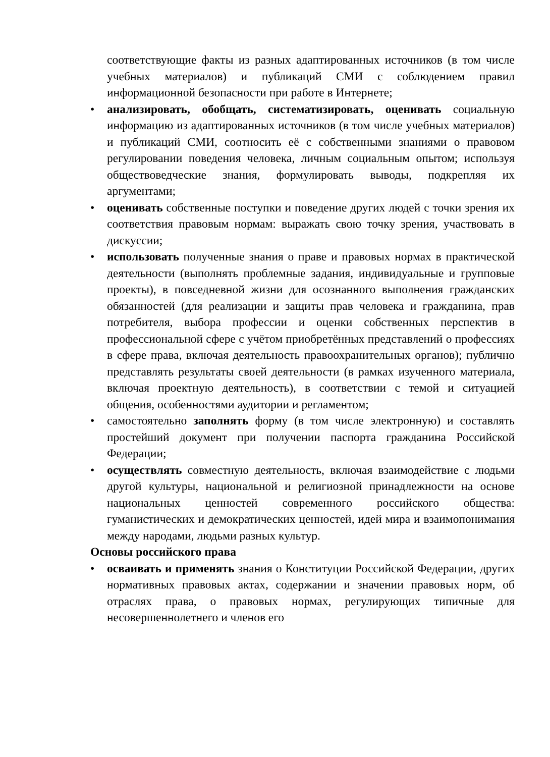соответствующие факты из разных адаптированных источников (в том числе учебных материалов) и публикаций СМИ с соблюдением правил информационной безопасности при работе в Интернете;
• анализировать, обобщать, систематизировать, оценивать социальную информацию из адаптированных источников (в том числе учебных материалов) и публикаций СМИ, соотносить её с собственными знаниями о правовом регулировании поведения человека, личным социальным опытом; используя обществоведческие знания, формулировать выводы, подкрепляя их аргументами;
• оценивать собственные поступки и поведение других людей с точки зрения их соответствия правовым нормам: выражать свою точку зрения, участвовать в дискуссии;
• использовать полученные знания о праве и правовых нормах в практической деятельности (выполнять проблемные задания, индивидуальные и групповые проекты), в повседневной жизни для осознанного выполнения гражданских обязанностей (для реализации и защиты прав человека и гражданина, прав потребителя, выбора профессии и оценки собственных перспектив в профессиональной сфере с учётом приобретённых представлений о профессиях в сфере права, включая деятельность правоохранительных органов); публично представлять результаты своей деятельности (в рамках изученного материала, включая проектную деятельность), в соответствии с темой и ситуацией общения, особенностями аудитории и регламентом;
• самостоятельно заполнять форму (в том числе электронную) и составлять простейший документ при получении паспорта гражданина Российской Федерации;
• осуществлять совместную деятельность, включая взаимодействие с людьми другой культуры, национальной и религиозной принадлежности на основе национальных ценностей современного российского общества: гуманистических и демократических ценностей, идей мира и взаимопонимания между народами, людьми разных культур.
Основы российского права
• осваивать и применять знания о Конституции Российской Федерации, других нормативных правовых актах, содержании и значении правовых норм, об отраслях права, о правовых нормах, регулирующих типичные для несовершеннолетнего и членов его